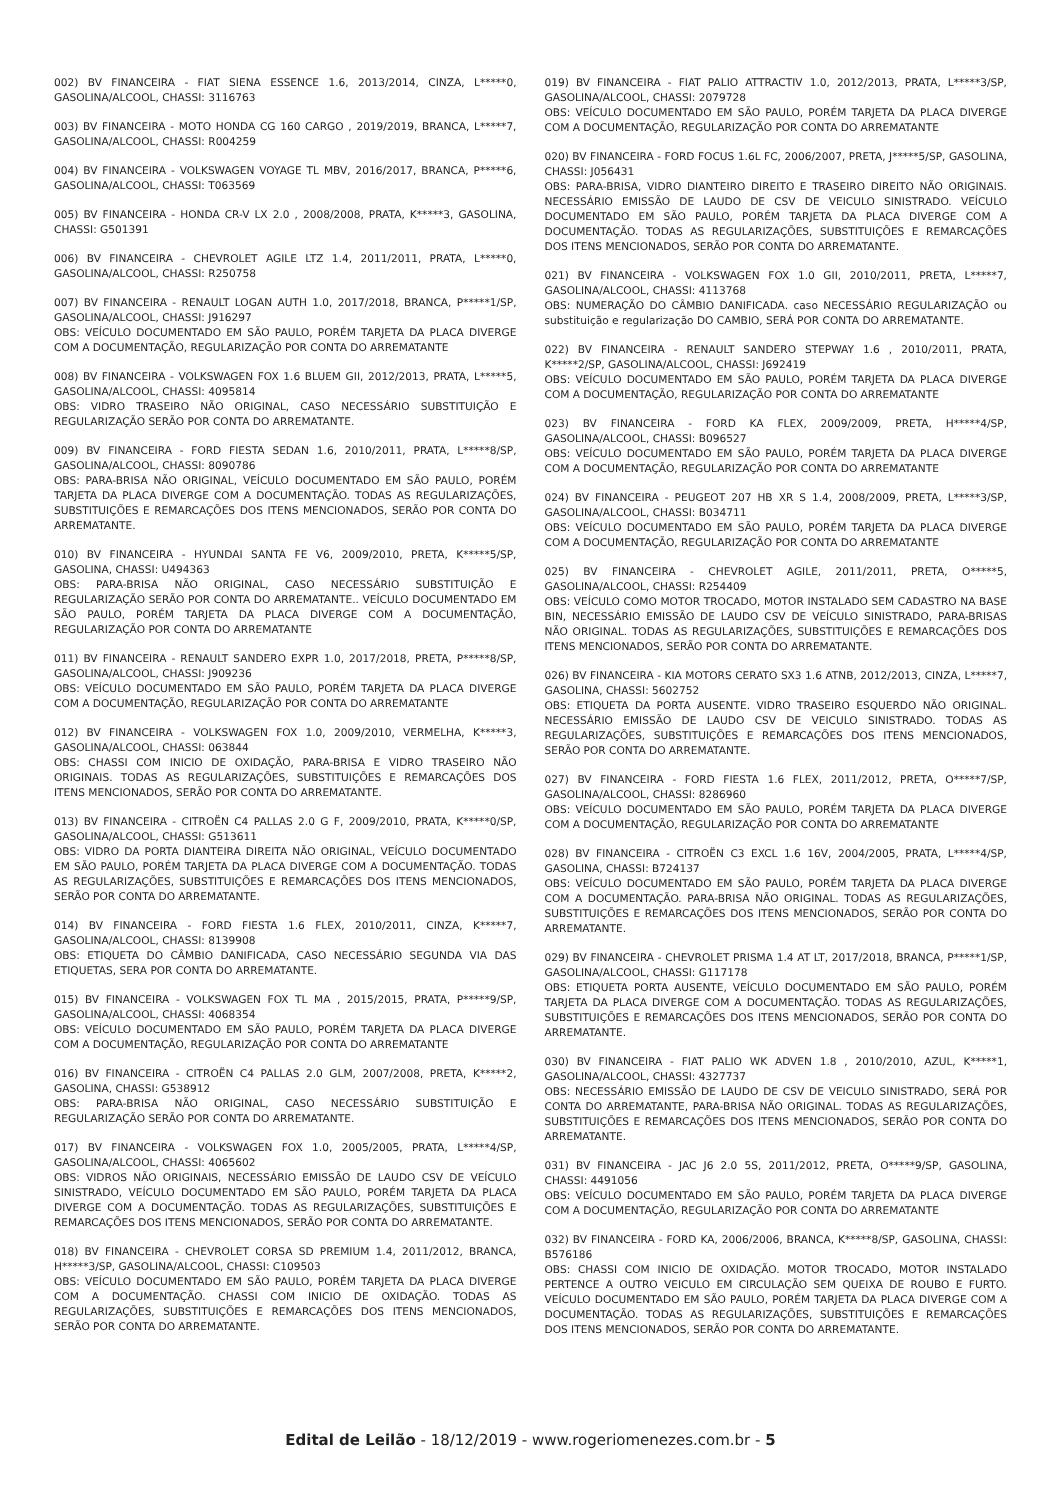002) BV FINANCEIRA - FIAT SIENA ESSENCE 1.6, 2013/2014, CINZA, L*****0, GASOLINA/ALCOOL, CHASSI: 3116763
003) BV FINANCEIRA - MOTO HONDA CG 160 CARGO , 2019/2019, BRANCA, L*****7, GASOLINA/ALCOOL, CHASSI: R004259
004) BV FINANCEIRA - VOLKSWAGEN VOYAGE TL MBV, 2016/2017, BRANCA, P*****6, GASOLINA/ALCOOL, CHASSI: T063569
005) BV FINANCEIRA - HONDA CR-V LX 2.0 , 2008/2008, PRATA, K*****3, GASOLINA, CHASSI: G501391
006) BV FINANCEIRA - CHEVROLET AGILE LTZ 1.4, 2011/2011, PRATA, L*****0, GASOLINA/ALCOOL, CHASSI: R250758
007) BV FINANCEIRA - RENAULT LOGAN AUTH 1.0, 2017/2018, BRANCA, P*****1/SP, GASOLINA/ALCOOL, CHASSI: J916297
OBS: VEÍCULO DOCUMENTADO EM SÃO PAULO, PORÉM TARJETA DA PLACA DIVERGE COM A DOCUMENTAÇÃO, REGULARIZAÇÃO POR CONTA DO ARREMATANTE
008) BV FINANCEIRA - VOLKSWAGEN FOX 1.6 BLUEM GII, 2012/2013, PRATA, L*****5, GASOLINA/ALCOOL, CHASSI: 4095814
OBS: VIDRO TRASEIRO NÃO ORIGINAL, CASO NECESSÁRIO SUBSTITUIÇÃO E REGULARIZAÇÃO SERÃO POR CONTA DO ARREMATANTE.
009) BV FINANCEIRA - FORD FIESTA SEDAN 1.6, 2010/2011, PRATA, L*****8/SP, GASOLINA/ALCOOL, CHASSI: 8090786
OBS: PARA-BRISA NÃO ORIGINAL, VEÍCULO DOCUMENTADO EM SÃO PAULO, PORÉM TARJETA DA PLACA DIVERGE COM A DOCUMENTAÇÃO. TODAS AS REGULARIZAÇÕES, SUBSTITUIÇÕES E REMARCAÇÕES DOS ITENS MENCIONADOS, SERÃO POR CONTA DO ARREMATANTE.
010) BV FINANCEIRA - HYUNDAI SANTA FE V6, 2009/2010, PRETA, K*****5/SP, GASOLINA, CHASSI: U494363
OBS: PARA-BRISA NÃO ORIGINAL, CASO NECESSÁRIO SUBSTITUIÇÃO E REGULARIZAÇÃO SERÃO POR CONTA DO ARREMATANTE.. VEÍCULO DOCUMENTADO EM SÃO PAULO, PORÉM TARJETA DA PLACA DIVERGE COM A DOCUMENTAÇÃO, REGULARIZAÇÃO POR CONTA DO ARREMATANTE
011) BV FINANCEIRA - RENAULT SANDERO EXPR 1.0, 2017/2018, PRETA, P*****8/SP, GASOLINA/ALCOOL, CHASSI: J909236
OBS: VEÍCULO DOCUMENTADO EM SÃO PAULO, PORÉM TARJETA DA PLACA DIVERGE COM A DOCUMENTAÇÃO, REGULARIZAÇÃO POR CONTA DO ARREMATANTE
012) BV FINANCEIRA - VOLKSWAGEN FOX 1.0, 2009/2010, VERMELHA, K*****3, GASOLINA/ALCOOL, CHASSI: 063844
OBS: CHASSI COM INICIO DE OXIDAÇÃO, PARA-BRISA E VIDRO TRASEIRO NÃO ORIGINAIS. TODAS AS REGULARIZAÇÕES, SUBSTITUIÇÕES E REMARCAÇÕES DOS ITENS MENCIONADOS, SERÃO POR CONTA DO ARREMATANTE.
013) BV FINANCEIRA - CITROËN C4 PALLAS 2.0 G F, 2009/2010, PRATA, K*****0/SP, GASOLINA/ALCOOL, CHASSI: G513611
OBS: VIDRO DA PORTA DIANTEIRA DIREITA NÃO ORIGINAL, VEÍCULO DOCUMENTADO EM SÃO PAULO, PORÉM TARJETA DA PLACA DIVERGE COM A DOCUMENTAÇÃO. TODAS AS REGULARIZAÇÕES, SUBSTITUIÇÕES E REMARCAÇÕES DOS ITENS MENCIONADOS, SERÃO POR CONTA DO ARREMATANTE.
014) BV FINANCEIRA - FORD FIESTA 1.6 FLEX, 2010/2011, CINZA, K*****7, GASOLINA/ALCOOL, CHASSI: 8139908
OBS: ETIQUETA DO CÂMBIO DANIFICADA, CASO NECESSÁRIO SEGUNDA VIA DAS ETIQUETAS, SERA POR CONTA DO ARREMATANTE.
015) BV FINANCEIRA - VOLKSWAGEN FOX TL MA , 2015/2015, PRATA, P*****9/SP, GASOLINA/ALCOOL, CHASSI: 4068354
OBS: VEÍCULO DOCUMENTADO EM SÃO PAULO, PORÉM TARJETA DA PLACA DIVERGE COM A DOCUMENTAÇÃO, REGULARIZAÇÃO POR CONTA DO ARREMATANTE
016) BV FINANCEIRA - CITROËN C4 PALLAS 2.0 GLM, 2007/2008, PRETA, K*****2, GASOLINA, CHASSI: G538912
OBS: PARA-BRISA NÃO ORIGINAL, CASO NECESSÁRIO SUBSTITUIÇÃO E REGULARIZAÇÃO SERÃO POR CONTA DO ARREMATANTE.
017) BV FINANCEIRA - VOLKSWAGEN FOX 1.0, 2005/2005, PRATA, L*****4/SP, GASOLINA/ALCOOL, CHASSI: 4065602
OBS: VIDROS NÃO ORIGINAIS, NECESSÁRIO EMISSÃO DE LAUDO CSV DE VEÍCULO SINISTRADO, VEÍCULO DOCUMENTADO EM SÃO PAULO, PORÉM TARJETA DA PLACA DIVERGE COM A DOCUMENTAÇÃO. TODAS AS REGULARIZAÇÕES, SUBSTITUIÇÕES E REMARCAÇÕES DOS ITENS MENCIONADOS, SERÃO POR CONTA DO ARREMATANTE.
018) BV FINANCEIRA - CHEVROLET CORSA SD PREMIUM 1.4, 2011/2012, BRANCA, H*****3/SP, GASOLINA/ALCOOL, CHASSI: C109503
OBS: VEÍCULO DOCUMENTADO EM SÃO PAULO, PORÉM TARJETA DA PLACA DIVERGE COM A DOCUMENTAÇÃO. CHASSI COM INICIO DE OXIDAÇÃO. TODAS AS REGULARIZAÇÕES, SUBSTITUIÇÕES E REMARCAÇÕES DOS ITENS MENCIONADOS, SERÃO POR CONTA DO ARREMATANTE.
019) BV FINANCEIRA - FIAT PALIO ATTRACTIV 1.0, 2012/2013, PRATA, L*****3/SP, GASOLINA/ALCOOL, CHASSI: 2079728
OBS: VEÍCULO DOCUMENTADO EM SÃO PAULO, PORÉM TARJETA DA PLACA DIVERGE COM A DOCUMENTAÇÃO, REGULARIZAÇÃO POR CONTA DO ARREMATANTE
020) BV FINANCEIRA - FORD FOCUS 1.6L FC, 2006/2007, PRETA, J*****5/SP, GASOLINA, CHASSI: J056431
OBS: PARA-BRISA, VIDRO DIANTEIRO DIREITO E TRASEIRO DIREITO NÃO ORIGINAIS. NECESSÁRIO EMISSÃO DE LAUDO DE CSV DE VEICULO SINISTRADO. VEÍCULO DOCUMENTADO EM SÃO PAULO, PORÉM TARJETA DA PLACA DIVERGE COM A DOCUMENTAÇÃO. TODAS AS REGULARIZAÇÕES, SUBSTITUIÇÕES E REMARCAÇÕES DOS ITENS MENCIONADOS, SERÃO POR CONTA DO ARREMATANTE.
021) BV FINANCEIRA - VOLKSWAGEN FOX 1.0 GII, 2010/2011, PRETA, L*****7, GASOLINA/ALCOOL, CHASSI: 4113768
OBS: NUMERAÇÃO DO CÂMBIO DANIFICADA. caso NECESSÁRIO REGULARIZAÇÃO ou substituição e regularização DO CAMBIO, SERÁ POR CONTA DO ARREMATANTE.
022) BV FINANCEIRA - RENAULT SANDERO STEPWAY 1.6 , 2010/2011, PRATA, K*****2/SP, GASOLINA/ALCOOL, CHASSI: J692419
OBS: VEÍCULO DOCUMENTADO EM SÃO PAULO, PORÉM TARJETA DA PLACA DIVERGE COM A DOCUMENTAÇÃO, REGULARIZAÇÃO POR CONTA DO ARREMATANTE
023) BV FINANCEIRA - FORD KA FLEX, 2009/2009, PRETA, H*****4/SP, GASOLINA/ALCOOL, CHASSI: B096527
OBS: VEÍCULO DOCUMENTADO EM SÃO PAULO, PORÉM TARJETA DA PLACA DIVERGE COM A DOCUMENTAÇÃO, REGULARIZAÇÃO POR CONTA DO ARREMATANTE
024) BV FINANCEIRA - PEUGEOT 207 HB XR S 1.4, 2008/2009, PRETA, L*****3/SP, GASOLINA/ALCOOL, CHASSI: B034711
OBS: VEÍCULO DOCUMENTADO EM SÃO PAULO, PORÉM TARJETA DA PLACA DIVERGE COM A DOCUMENTAÇÃO, REGULARIZAÇÃO POR CONTA DO ARREMATANTE
025) BV FINANCEIRA - CHEVROLET AGILE, 2011/2011, PRETA, O*****5, GASOLINA/ALCOOL, CHASSI: R254409
OBS: VEÍCULO COMO MOTOR TROCADO, MOTOR INSTALADO SEM CADASTRO NA BASE BIN, NECESSÁRIO EMISSÃO DE LAUDO CSV DE VEÍCULO SINISTRADO, PARA-BRISAS NÃO ORIGINAL. TODAS AS REGULARIZAÇÕES, SUBSTITUIÇÕES E REMARCAÇÕES DOS ITENS MENCIONADOS, SERÃO POR CONTA DO ARREMATANTE.
026) BV FINANCEIRA - KIA MOTORS CERATO SX3 1.6 ATNB, 2012/2013, CINZA, L*****7, GASOLINA, CHASSI: 5602752
OBS: ETIQUETA DA PORTA AUSENTE. VIDRO TRASEIRO ESQUERDO NÃO ORIGINAL. NECESSÁRIO EMISSÃO DE LAUDO CSV DE VEICULO SINISTRADO. TODAS AS REGULARIZAÇÕES, SUBSTITUIÇÕES E REMARCAÇÕES DOS ITENS MENCIONADOS, SERÃO POR CONTA DO ARREMATANTE.
027) BV FINANCEIRA - FORD FIESTA 1.6 FLEX, 2011/2012, PRETA, O*****7/SP, GASOLINA/ALCOOL, CHASSI: 8286960
OBS: VEÍCULO DOCUMENTADO EM SÃO PAULO, PORÉM TARJETA DA PLACA DIVERGE COM A DOCUMENTAÇÃO, REGULARIZAÇÃO POR CONTA DO ARREMATANTE
028) BV FINANCEIRA - CITROËN C3 EXCL 1.6 16V, 2004/2005, PRATA, L*****4/SP, GASOLINA, CHASSI: B724137
OBS: VEÍCULO DOCUMENTADO EM SÃO PAULO, PORÉM TARJETA DA PLACA DIVERGE COM A DOCUMENTAÇÃO. PARA-BRISA NÃO ORIGINAL. TODAS AS REGULARIZAÇÕES, SUBSTITUIÇÕES E REMARCAÇÕES DOS ITENS MENCIONADOS, SERÃO POR CONTA DO ARREMATANTE.
029) BV FINANCEIRA - CHEVROLET PRISMA 1.4 AT LT, 2017/2018, BRANCA, P*****1/SP, GASOLINA/ALCOOL, CHASSI: G117178
OBS: ETIQUETA PORTA AUSENTE, VEÍCULO DOCUMENTADO EM SÃO PAULO, PORÉM TARJETA DA PLACA DIVERGE COM A DOCUMENTAÇÃO. TODAS AS REGULARIZAÇÕES, SUBSTITUIÇÕES E REMARCAÇÕES DOS ITENS MENCIONADOS, SERÃO POR CONTA DO ARREMATANTE.
030) BV FINANCEIRA - FIAT PALIO WK ADVEN 1.8 , 2010/2010, AZUL, K*****1, GASOLINA/ALCOOL, CHASSI: 4327737
OBS: NECESSÁRIO EMISSÃO DE LAUDO DE CSV DE VEICULO SINISTRADO, SERÁ POR CONTA DO ARREMATANTE, PARA-BRISA NÃO ORIGINAL. TODAS AS REGULARIZAÇÕES, SUBSTITUIÇÕES E REMARCAÇÕES DOS ITENS MENCIONADOS, SERÃO POR CONTA DO ARREMATANTE.
031) BV FINANCEIRA - JAC J6 2.0 5S, 2011/2012, PRETA, O*****9/SP, GASOLINA, CHASSI: 4491056
OBS: VEÍCULO DOCUMENTADO EM SÃO PAULO, PORÉM TARJETA DA PLACA DIVERGE COM A DOCUMENTAÇÃO, REGULARIZAÇÃO POR CONTA DO ARREMATANTE
032) BV FINANCEIRA - FORD KA, 2006/2006, BRANCA, K*****8/SP, GASOLINA, CHASSI: B576186
OBS: CHASSI COM INICIO DE OXIDAÇÃO. MOTOR TROCADO, MOTOR INSTALADO PERTENCE A OUTRO VEICULO EM CIRCULAÇÃO SEM QUEIXA DE ROUBO E FURTO. VEÍCULO DOCUMENTADO EM SÃO PAULO, PORÉM TARJETA DA PLACA DIVERGE COM A DOCUMENTAÇÃO. TODAS AS REGULARIZAÇÕES, SUBSTITUIÇÕES E REMARCAÇÕES DOS ITENS MENCIONADOS, SERÃO POR CONTA DO ARREMATANTE.
Edital de Leilão - 18/12/2019 - www.rogeriomenezes.com.br - 5